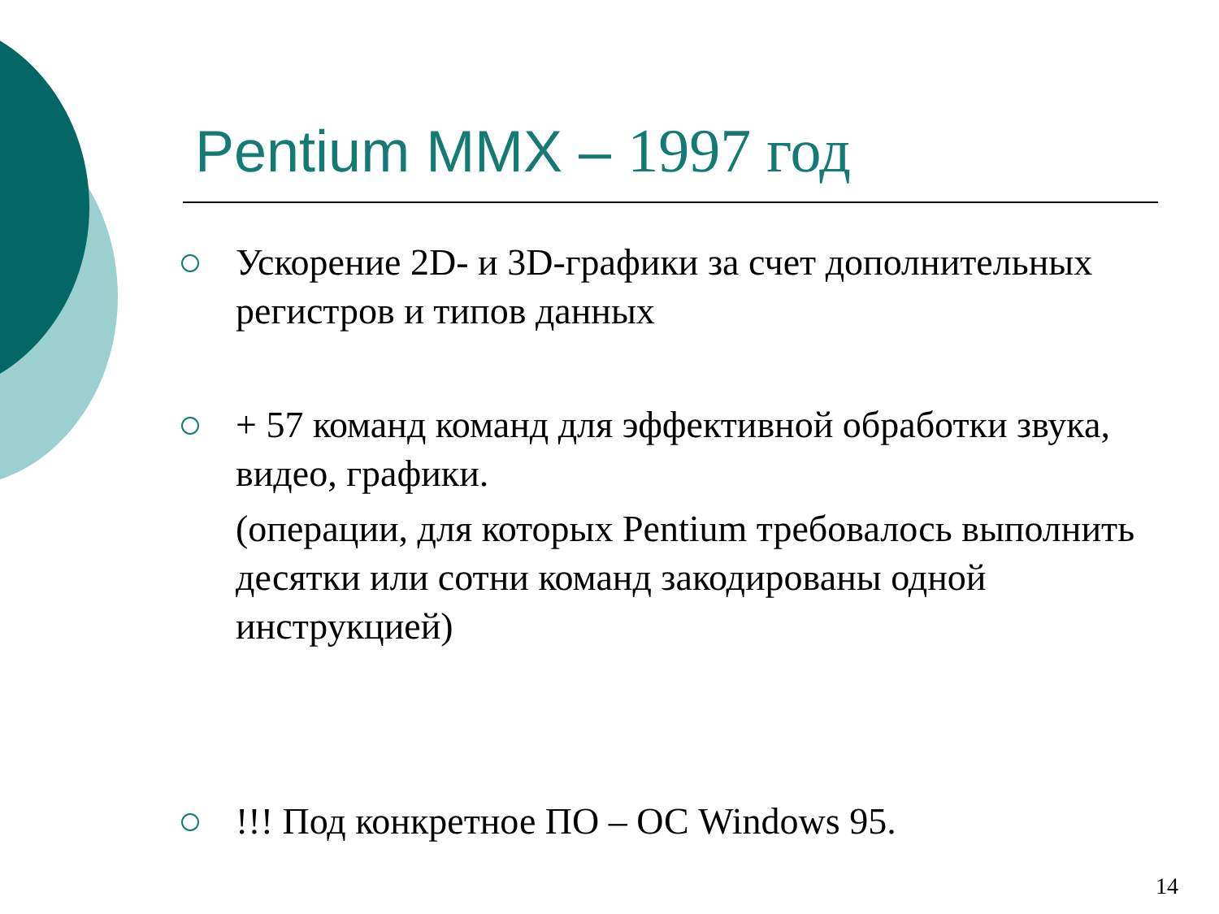Pentium MMX – 1997 год
Ускорение 2D- и 3D-графики за счет дополнительных регистров и типов данных
+ 57 команд команд для эффективной обработки звука, видео, графики.
(операции, для которых Pentium требовалось выполнить десятки или сотни команд закодированы одной инструкцией)
!!! Под конкретное ПО – ОС Windows 95.
14